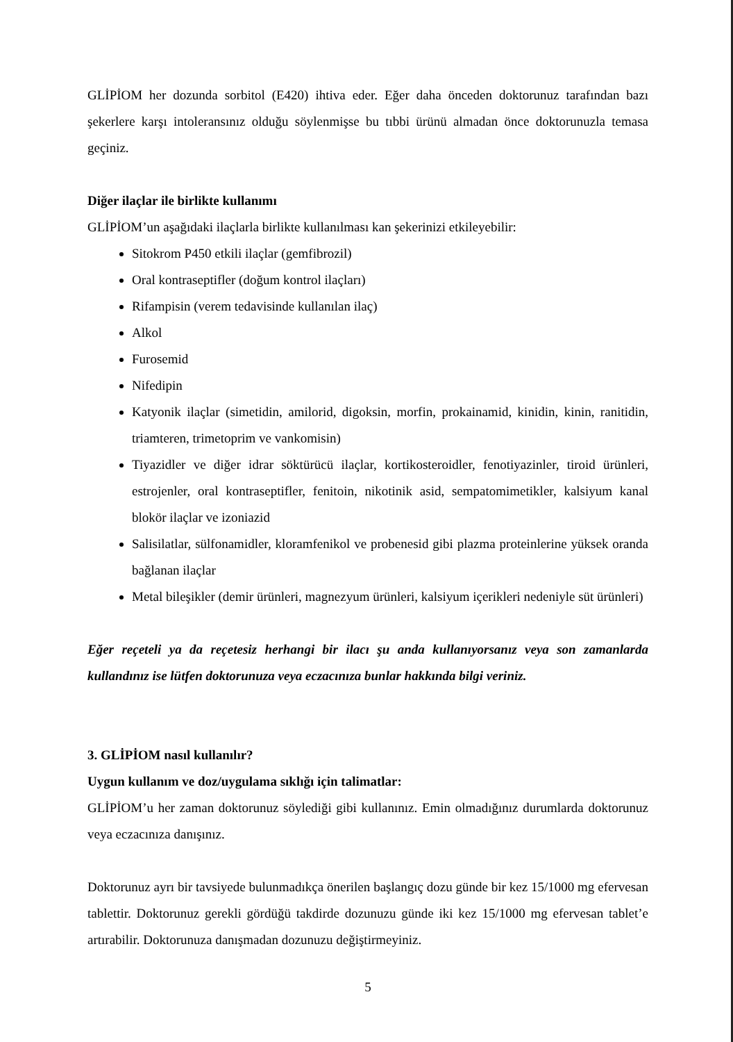GLİPİOM her dozunda sorbitol (E420) ihtiva eder. Eğer daha önceden doktorunuz tarafından bazı şekerlere karşı intoleransınız olduğu söylenmişse bu tıbbi ürünü almadan önce doktorunuzla temasa geçiniz.
Diğer ilaçlar ile birlikte kullanımı
GLİPİOM’un aşağıdaki ilaçlarla birlikte kullanılması kan şekerinizi etkileyebilir:
Sitokrom P450 etkili ilaçlar (gemfibrozil)
Oral kontraseptifler (doğum kontrol ilaçları)
Rifampisin (verem tedavisinde kullanılan ilaç)
Alkol
Furosemid
Nifedipin
Katyonik ilaçlar (simetidin, amilorid, digoksin, morfin, prokainamid, kinidin, kinin, ranitidin, triamteren, trimetoprim ve vankomisin)
Tiyazidler ve diğer idrar söktürücü ilaçlar, kortikosteroidler, fenotiyazinler, tiroid ürünleri, estrojenler, oral kontraseptifler, fenitoin, nikotinik asid, sempatomimetikler, kalsiyum kanal blokör ilaçlar ve izoniazid
Salisilatlar, sülfonamidler, kloramfenikol ve probenesid gibi plazma proteinlerine yüksek oranda bağlanan ilaçlar
Metal bileşikler (demir ürünleri, magnezyum ürünleri, kalsiyum içerikleri nedeniyle süt ürünleri)
Eğer reçeteli ya da reçetesiz herhangi bir ilacı şu anda kullanıyorsanız veya son zamanlarda kullandınız ise lütfen doktorunuza veya eczacınıza bunlar hakkında bilgi veriniz.
3. GLİPİOM nasıl kullanılır?
Uygun kullanım ve doz/uygulama sıklığı için talimatlar:
GLİPİOM’u her zaman doktorunuz söylediği gibi kullanınız. Emin olmadığınız durumlarda doktorunuz veya eczacınıza danışınız.
Doktorunuz ayrı bir tavsiyede bulunmadıkça önerilen başlangıç dozu günde bir kez 15/1000 mg efervesan tablettir. Doktorunuz gerekli gördüğü takdirde dozunuzu günde iki kez 15/1000 mg efervesan tablet’e artırabilir. Doktorunuza danışmadan dozunuzu değiştirmeyiniz.
5